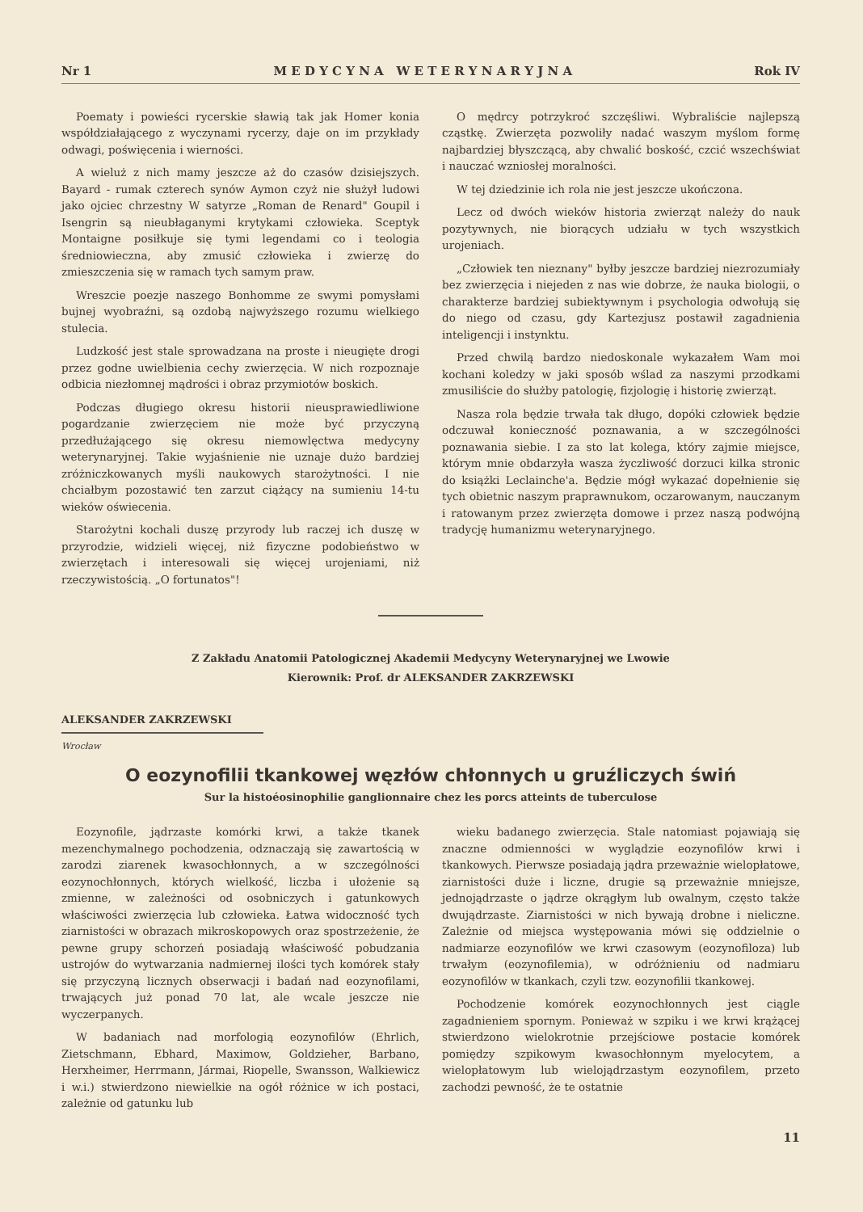Nr 1 M E D Y C Y N A W E T E R Y N A R Y J N A Rok IV
Poematy i powieści rycerskie sławią tak jak Homer konia współdziałającego z wyczynami rycerzy, daje on im przykłady odwagi, poświęcenia i wierności.
A wieluż z nich mamy jeszcze aż do czasów dzisiejszych. Bayard - rumak czterech synów Aymon czyż nie służył ludowi jako ojciec chrzestny W satyrze „Roman de Renard" Goupil i Isengrin są nieubłaganymi krytykami człowieka. Sceptyk Montaigne posiłkuje się tymi legendami co i teologia średniowieczna, aby zmusić człowieka i zwierzę do zmieszczenia się w ramach tych samym praw.
Wreszcie poezje naszego Bonhomme ze swymi pomysłami bujnej wyobraźni, są ozdobą najwyższego rozumu wielkiego stulecia.
Ludzkość jest stale sprowadzana na proste i nieugięte drogi przez godne uwielbienia cechy zwierzęcia. W nich rozpoznaje odbicia niezłomnej mądrości i obraz przymiotów boskich.
Podczas długiego okresu historii nieusprawiedliwione pogardzanie zwierzęciem nie może być przyczyną przedłużającego się okresu niemowlęctwa medycyny weterynaryjnej. Takie wyjaśnienie nie uznaje dużo bardziej zróżniczkowanych myśli naukowych starożytności. I nie chciałbym pozostawić ten zarzut ciążący na sumieniu 14-tu wieków oświecenia.
Starożytni kochali duszę przyrody lub raczej ich duszę w przyrodzie, widzieli więcej, niż fizyczne podobieństwo w zwierzętach i interesowali się więcej urojeniami, niż rzeczywistością. „O fortunatos"!
O mędrcy potrzykroć szczęśliwi. Wybraliście najlepszą cząstkę. Zwierzęta pozwoliły nadać waszym myślom formę najbardziej błyszczącą, aby chwalić boskość, czcić wszechświat i nauczać wzniosłej moralności.
W tej dziedzinie ich rola nie jest jeszcze ukończona.
Lecz od dwóch wieków historia zwierząt należy do nauk pozytywnych, nie biorących udziału w tych wszystkich urojeniach.
„Człowiek ten nieznany" byłby jeszcze bardziej niezrozumiały bez zwierzęcia i niejeden z nas wie dobrze, że nauka biologii, o charakterze bardziej subiektywnym i psychologia odwołują się do niego od czasu, gdy Kartezjusz postawił zagadnienia inteligencji i instynktu.
Przed chwilą bardzo niedoskonale wykazałem Wam moi kochani koledzy w jaki sposób wślad za naszymi przodkami zmusiliście do służby patologię, fizjologię i historię zwierząt.
Nasza rola będzie trwała tak długo, dopóki człowiek będzie odczuwał konieczność poznawania, a w szczególności poznawania siebie. I za sto lat kolega, który zajmie miejsce, którym mnie obdarzyła wasza życzliwość dorzuci kilka stronic do książki Leclainche'a. Będzie mógł wykazać dopełnienie się tych obietnic naszym praprawnukom, oczarowanym, nauczanym i ratowanym przez zwierzęta domowe i przez naszą podwójną tradycję humanizmu weterynaryjnego.
Z Zakładu Anatomii Patologicznej Akademii Medycyny Weterynaryjnej we Lwowie
Kierownik: Prof. dr ALEKSANDER ZAKRZEWSKI
ALEKSANDER ZAKRZEWSKI
Wrocław
O eozynofilii tkankowej węzłów chłonnych u gruźliczych świń
Sur la histoéosinophilie ganglionnaire chez les porcs atteints de tuberculose
Eozynofile, jądrzaste komórki krwi, a także tkanek mezenchymalnego pochodzenia, odznaczają się zawartością w zarodzi ziarenek kwasochłonnych, a w szczególności eozynochłonnych, których wielkość, liczba i ułożenie są zmienne, w zależności od osobniczych i gatunkowych właściwości zwierzęcia lub człowieka. Łatwa widoczność tych ziarnistości w obrazach mikroskopowych oraz spostrzeżenie, że pewne grupy schorzeń posiadają właściwość pobudzania ustrojów do wytwarzania nadmiernej ilości tych komórek stały się przyczyną licznych obserwacji i badań nad eozynofilami, trwających już ponad 70 lat, ale wcale jeszcze nie wyczerpanych.
W badaniach nad morfologią eozynofilów (Ehrlich, Zietschmann, Ebhard, Maximow, Goldzieher, Barbano, Herxheimer, Herrmann, Jármai, Riopelle, Swansson, Walkiewicz i w.i.) stwierdzono niewielkie na ogół różnice w ich postaci, zależnie od gatunku lub
wieku badanego zwierzęcia. Stale natomiast pojawiają się znaczne odmienności w wyglądzie eozynofilów krwi i tkankowych. Pierwsze posiadają jądra przeważnie wielopłatowe, ziarnistości duże i liczne, drugie są przeważnie mniejsze, jednojądrzaste o jądrze okrągłym lub owalnym, często także dwujądrzaste. Ziarnistości w nich bywają drobne i nieliczne. Zależnie od miejsca występowania mówi się oddzielnie o nadmiarze eozynofilów we krwi czasowym (eozynofiloza) lub trwałym (eozynofilemia), w odróżnieniu od nadmiaru eozynofilów w tkankach, czyli tzw. eozynofilii tkankowej.
Pochodzenie komórek eozynochłonnych jest ciągle zagadnieniem spornym. Ponieważ w szpiku i we krwi krążącej stwierdzono wielokrotnie przejściowe postacie komórek pomiędzy szpikowym kwasochłonnym myelocytem, a wielopłatowym lub wielojądrzastym eozynofilem, przeto zachodzi pewność, że te ostatnie
11